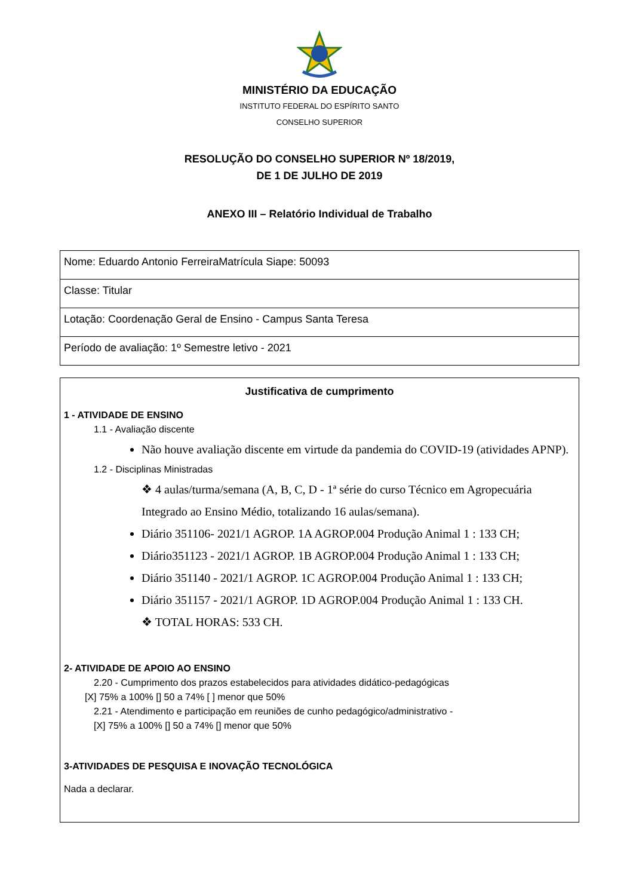MINISTÉRIO DA EDUCAÇÃO
INSTITUTO FEDERAL DO ESPÍRITO SANTO
CONSELHO SUPERIOR
RESOLUÇÃO DO CONSELHO SUPERIOR Nº 18/2019,
DE 1 DE JULHO DE 2019
ANEXO III – Relatório Individual de Trabalho
| Nome: Eduardo Antonio FerreiraMatrícula Siape: 50093 |
| Classe: Titular |
| Lotação: Coordenação Geral de Ensino - Campus Santa Teresa |
| Período de avaliação: 1º Semestre letivo - 2021 |
Justificativa de cumprimento
1 - ATIVIDADE DE ENSINO
1.1 - Avaliação discente
Não houve avaliação discente em virtude da pandemia do COVID-19 (atividades APNP).
1.2 - Disciplinas Ministradas
❖ 4 aulas/turma/semana (A, B, C, D - 1ª série do curso Técnico em Agropecuária Integrado ao Ensino Médio, totalizando 16 aulas/semana).
Diário 351106- 2021/1 AGROP. 1A AGROP.004 Produção Animal 1 : 133 CH;
Diário351123 - 2021/1 AGROP. 1B AGROP.004 Produção Animal 1 : 133 CH;
Diário 351140 - 2021/1 AGROP. 1C AGROP.004 Produção Animal 1 : 133 CH;
Diário 351157 - 2021/1 AGROP. 1D AGROP.004 Produção Animal 1 : 133 CH.
❖ TOTAL HORAS: 533 CH.
2- ATIVIDADE DE APOIO AO ENSINO
2.20 - Cumprimento dos prazos estabelecidos para atividades didático-pedagógicas
[X] 75% a 100% [] 50 a 74% [ ] menor que 50%
2.21 - Atendimento e participação em reuniões de cunho pedagógico/administrativo -
[X] 75% a 100% [] 50 a 74% [] menor que 50%
3-ATIVIDADES DE PESQUISA E INOVAÇÃO TECNOLÓGICA
Nada a declarar.